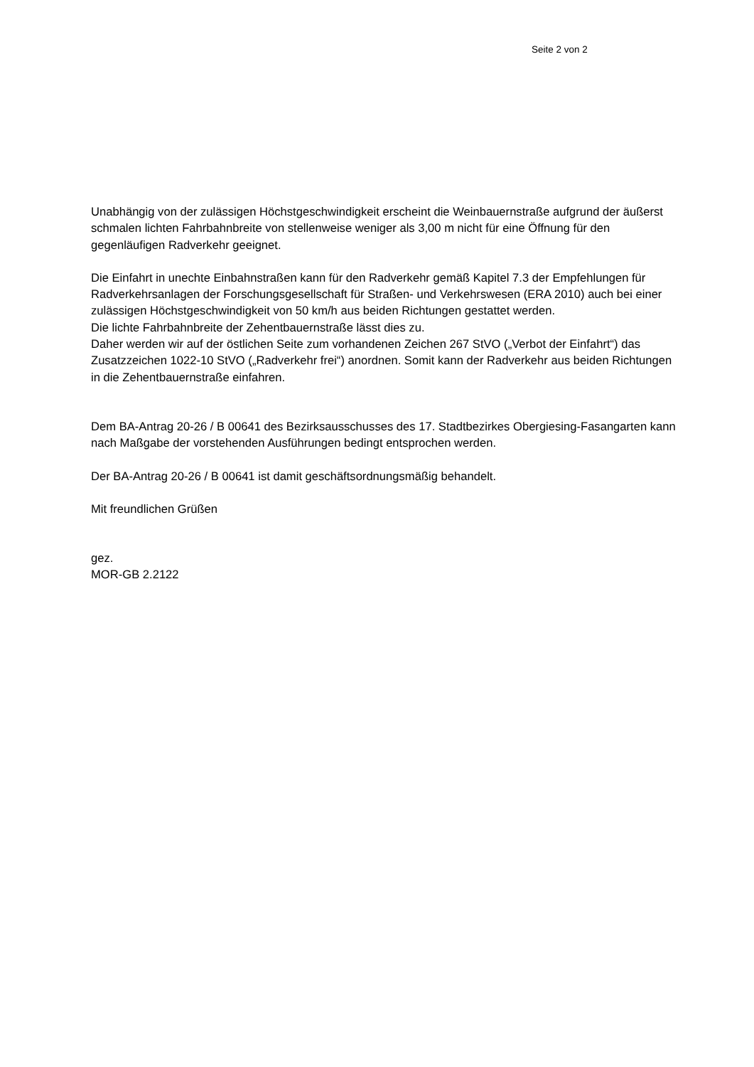Seite 2 von 2
Unabhängig von der zulässigen Höchstgeschwindigkeit erscheint die Weinbauernstraße aufgrund der äußerst schmalen lichten Fahrbahnbreite von stellenweise weniger als 3,00 m nicht für eine Öffnung für den gegenläufigen Radverkehr geeignet.
Die Einfahrt in unechte Einbahnstraßen kann für den Radverkehr gemäß Kapitel 7.3 der Empfehlungen für Radverkehrsanlagen der Forschungsgesellschaft für Straßen- und Verkehrswesen (ERA 2010) auch bei einer zulässigen Höchstgeschwindigkeit von 50 km/h aus beiden Richtungen gestattet werden.
Die lichte Fahrbahnbreite der Zehentbauernstraße lässt dies zu.
Daher werden wir auf der östlichen Seite zum vorhandenen Zeichen 267 StVO („Verbot der Einfahrt“) das Zusatzzeichen 1022-10 StVO („Radverkehr frei“) anordnen. Somit kann der Radverkehr aus beiden Richtungen in die Zehentbauernstraße einfahren.
Dem BA-Antrag 20-26 / B 00641 des Bezirksausschusses des 17. Stadtbezirkes Obergiesing-Fasangarten kann nach Maßgabe der vorstehenden Ausführungen bedingt entsprochen werden.
Der BA-Antrag 20-26 / B 00641 ist damit geschäftsordnungsmäßig behandelt.
Mit freundlichen Grüßen
gez.
MOR-GB 2.2122